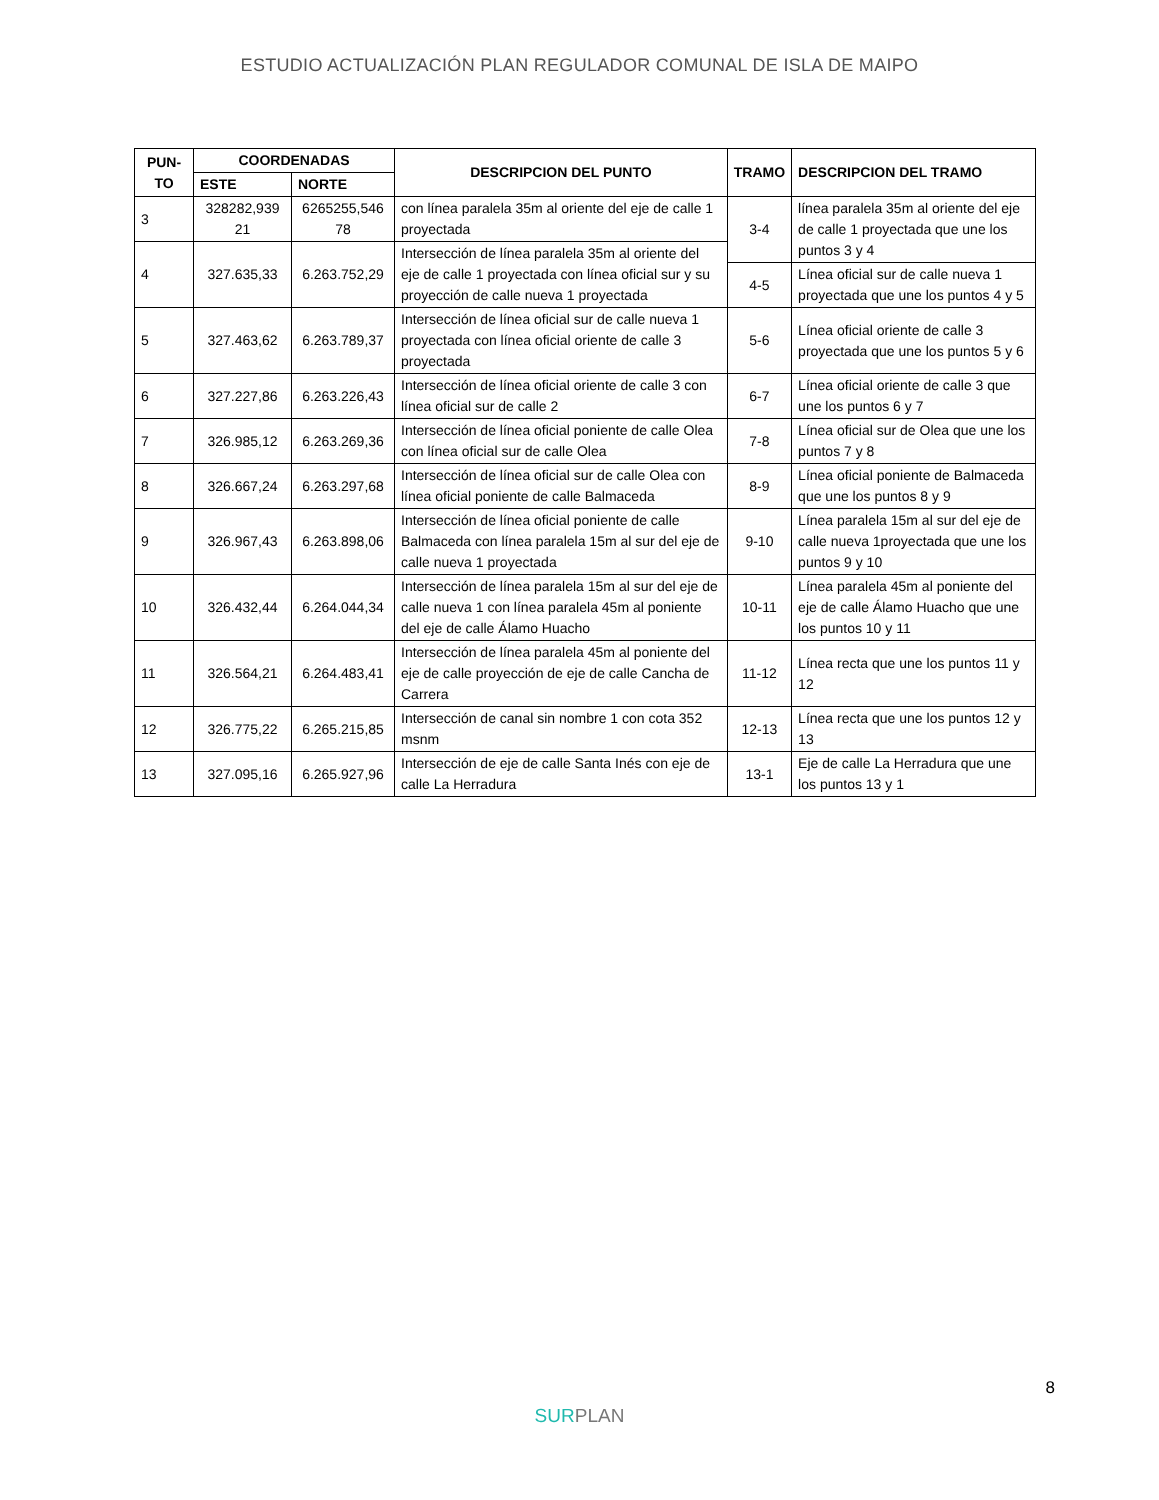ESTUDIO ACTUALIZACIÓN PLAN REGULADOR COMUNAL DE ISLA DE MAIPO
| PUN- TO | COORDENADAS | | DESCRIPCION DEL PUNTO | TRAMO | DESCRIPCION DEL TRAMO |
| --- | --- | --- | --- | --- | --- |
| | ESTE | NORTE | | | |
| 3 | 328282,939 21 | 6265255,546 78 | con línea paralela 35m al oriente del eje de calle 1 proyectada | 3-4 | línea paralela 35m al oriente del eje de calle 1 proyectada que une los puntos 3 y 4 |
| 4 | 327.635,33 | 6.263.752,29 | Intersección de línea paralela 35m al oriente del eje de calle 1 proyectada con línea oficial sur y su proyección de calle nueva 1 proyectada | | |
| | | | | 4-5 | Línea oficial sur de calle nueva 1 proyectada que une los puntos 4 y 5 |
| 5 | 327.463,62 | 6.263.789,37 | Intersección de línea oficial sur de calle nueva 1 proyectada con línea oficial oriente de calle 3 proyectada | | |
| | | | | 5-6 | Línea oficial oriente de calle 3 proyectada que une los puntos 5 y 6 |
| 6 | 327.227,86 | 6.263.226,43 | Intersección de línea oficial oriente de calle 3 con línea oficial sur de calle 2 | | |
| | | | | 6-7 | Línea oficial oriente de calle 3 que une los puntos 6 y 7 |
| 7 | 326.985,12 | 6.263.269,36 | Intersección de línea oficial poniente de calle Olea con línea oficial sur de calle Olea | | |
| | | | | 7-8 | Línea oficial sur de Olea que une los puntos 7 y 8 |
| 8 | 326.667,24 | 6.263.297,68 | Intersección de línea oficial sur de calle Olea con línea oficial poniente de calle Balmaceda | | |
| | | | | 8-9 | Línea oficial poniente de Balmaceda que une los puntos 8 y 9 |
| 9 | 326.967,43 | 6.263.898,06 | Intersección de línea oficial poniente de calle Balmaceda con línea paralela 15m al sur del eje de calle nueva 1 proyectada | | |
| | | | | 9-10 | Línea paralela 15m al sur del eje de calle nueva 1proyectada que une los puntos 9 y 10 |
| 10 | 326.432,44 | 6.264.044,34 | Intersección de línea paralela 15m al sur del eje de calle nueva 1 con línea paralela 45m al poniente del eje de calle Álamo Huacho | | |
| | | | | 10-11 | Línea paralela 45m al poniente del eje de calle Álamo Huacho que une los puntos 10 y 11 |
| 11 | 326.564,21 | 6.264.483,41 | Intersección de línea paralela 45m al poniente del eje de calle proyección de eje de calle Cancha de Carrera | | |
| | | | | 11-12 | Línea recta que une los puntos 11 y 12 |
| 12 | 326.775,22 | 6.265.215,85 | Intersección de canal sin nombre 1 con cota 352 msnm | | |
| | | | | 12-13 | Línea recta que une los puntos 12 y 13 |
| 13 | 327.095,16 | 6.265.927,96 | Intersección de eje de calle Santa Inés con eje de calle La Herradura | | |
| | | | | 13-1 | Eje de calle La Herradura que une los puntos 13 y 1 |
8
SUR PLAN